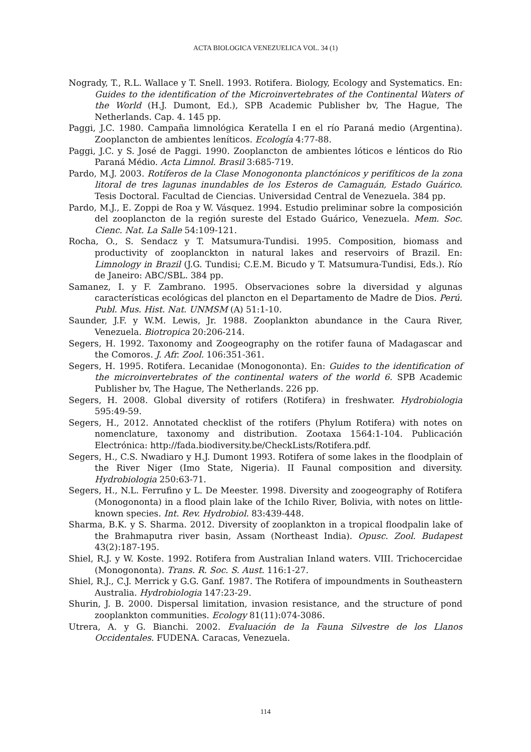ACTA BIOLOGICA VENEZUELICA VOL. 34 (1)
Nogrady, T., R.L. Wallace y T. Snell. 1993. Rotifera. Biology, Ecology and Systematics. En: Guides to the identification of the Microinvertebrates of the Continental Waters of the World (H.J. Dumont, Ed.), SPB Academic Publisher bv, The Hague, The Netherlands. Cap. 4. 145 pp.
Paggi, J.C. 1980. Campaña limnológica Keratella I en el río Paraná medio (Argentina). Zooplancton de ambientes leníticos. Ecología 4:77-88.
Paggi, J.C. y S. José de Paggi. 1990. Zooplancton de ambientes lóticos e lénticos do Rio Paraná Médio. Acta Limnol. Brasil 3:685-719.
Pardo, M.J. 2003. Rotíferos de la Clase Monogononta planctónicos y perifíticos de la zona litoral de tres lagunas inundables de los Esteros de Camaguán, Estado Guárico. Tesis Doctoral. Facultad de Ciencias. Universidad Central de Venezuela. 384 pp.
Pardo, M.J., E. Zoppi de Roa y W. Vásquez. 1994. Estudio preliminar sobre la composición del zooplancton de la región sureste del Estado Guárico, Venezuela. Mem. Soc. Cienc. Nat. La Salle 54:109-121.
Rocha, O., S. Sendacz y T. Matsumura-Tundisi. 1995. Composition, biomass and productivity of zooplanckton in natural lakes and reservoirs of Brazil. En: Limnology in Brazil (J.G. Tundisi; C.E.M. Bicudo y T. Matsumura-Tundisi, Eds.). Río de Janeiro: ABC/SBL. 384 pp.
Samanez, I. y F. Zambrano. 1995. Observaciones sobre la diversidad y algunas características ecológicas del plancton en el Departamento de Madre de Dios. Perú. Publ. Mus. Hist. Nat. UNMSM (A) 51:1-10.
Saunder, J.F. y W.M. Lewis, Jr. 1988. Zooplankton abundance in the Caura River, Venezuela. Biotropica 20:206-214.
Segers, H. 1992. Taxonomy and Zoogeography on the rotifer fauna of Madagascar and the Comoros. J. Afr. Zool. 106:351-361.
Segers, H. 1995. Rotifera. Lecanidae (Monogononta). En: Guides to the identification of the microinvertebrates of the continental waters of the world 6. SPB Academic Publisher bv, The Hague, The Netherlands. 226 pp.
Segers, H. 2008. Global diversity of rotifers (Rotifera) in freshwater. Hydrobiologia 595:49-59.
Segers, H., 2012. Annotated checklist of the rotifers (Phylum Rotifera) with notes on nomenclature, taxonomy and distribution. Zootaxa 1564:1-104. Publicación Electrónica: http://fada.biodiversity.be/CheckLists/Rotifera.pdf.
Segers, H., C.S. Nwadiaro y H.J. Dumont 1993. Rotifera of some lakes in the floodplain of the River Niger (Imo State, Nigeria). II Faunal composition and diversity. Hydrobiologia 250:63-71.
Segers, H., N.L. Ferrufino y L. De Meester. 1998. Diversity and zoogeography of Rotifera (Monogononta) in a flood plain lake of the Ichilo River, Bolivia, with notes on little-known species. Int. Rev. Hydrobiol. 83:439-448.
Sharma, B.K. y S. Sharma. 2012. Diversity of zooplankton in a tropical floodpalin lake of the Brahmaputra river basin, Assam (Northeast India). Opusc. Zool. Budapest 43(2):187-195.
Shiel, R.J. y W. Koste. 1992. Rotifera from Australian Inland waters. VIII. Trichocercidae (Monogononta). Trans. R. Soc. S. Aust. 116:1-27.
Shiel, R.J., C.J. Merrick y G.G. Ganf. 1987. The Rotifera of impoundments in Southeastern Australia. Hydrobiologia 147:23-29.
Shurin, J. B. 2000. Dispersal limitation, invasion resistance, and the structure of pond zooplankton communities. Ecology 81(11):074-3086.
Utrera, A. y G. Bianchi. 2002. Evaluación de la Fauna Silvestre de los Llanos Occidentales. FUDENA. Caracas, Venezuela.
114